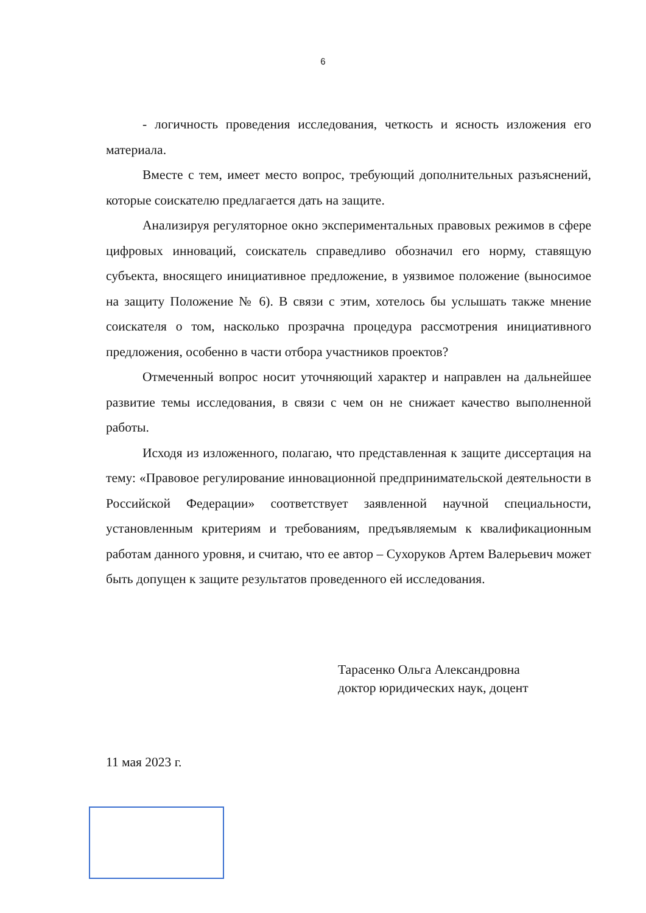6
- логичность проведения исследования, четкость и ясность изложения его материала.
Вместе с тем, имеет место вопрос, требующий дополнительных разъяснений, которые соискателю предлагается дать на защите.
Анализируя регуляторное окно экспериментальных правовых режимов в сфере цифровых инноваций, соискатель справедливо обозначил его норму, ставящую субъекта, вносящего инициативное предложение, в уязвимое положение (выносимое на защиту Положение № 6). В связи с этим, хотелось бы услышать также мнение соискателя о том, насколько прозрачна процедура рассмотрения инициативного предложения, особенно в части отбора участников проектов?
Отмеченный вопрос носит уточняющий характер и направлен на дальнейшее развитие темы исследования, в связи с чем он не снижает качество выполненной работы.
Исходя из изложенного, полагаю, что представленная к защите диссертация на тему: «Правовое регулирование инновационной предпринимательской деятельности в Российской Федерации» соответствует заявленной научной специальности, установленным критериям и требованиям, предъявляемым к квалификационным работам данного уровня, и считаю, что ее автор – Сухоруков Артем Валерьевич может быть допущен к защите результатов проведенного ей исследования.
Тарасенко Ольга Александровна
доктор юридических наук, доцент
11 мая 2023 г.